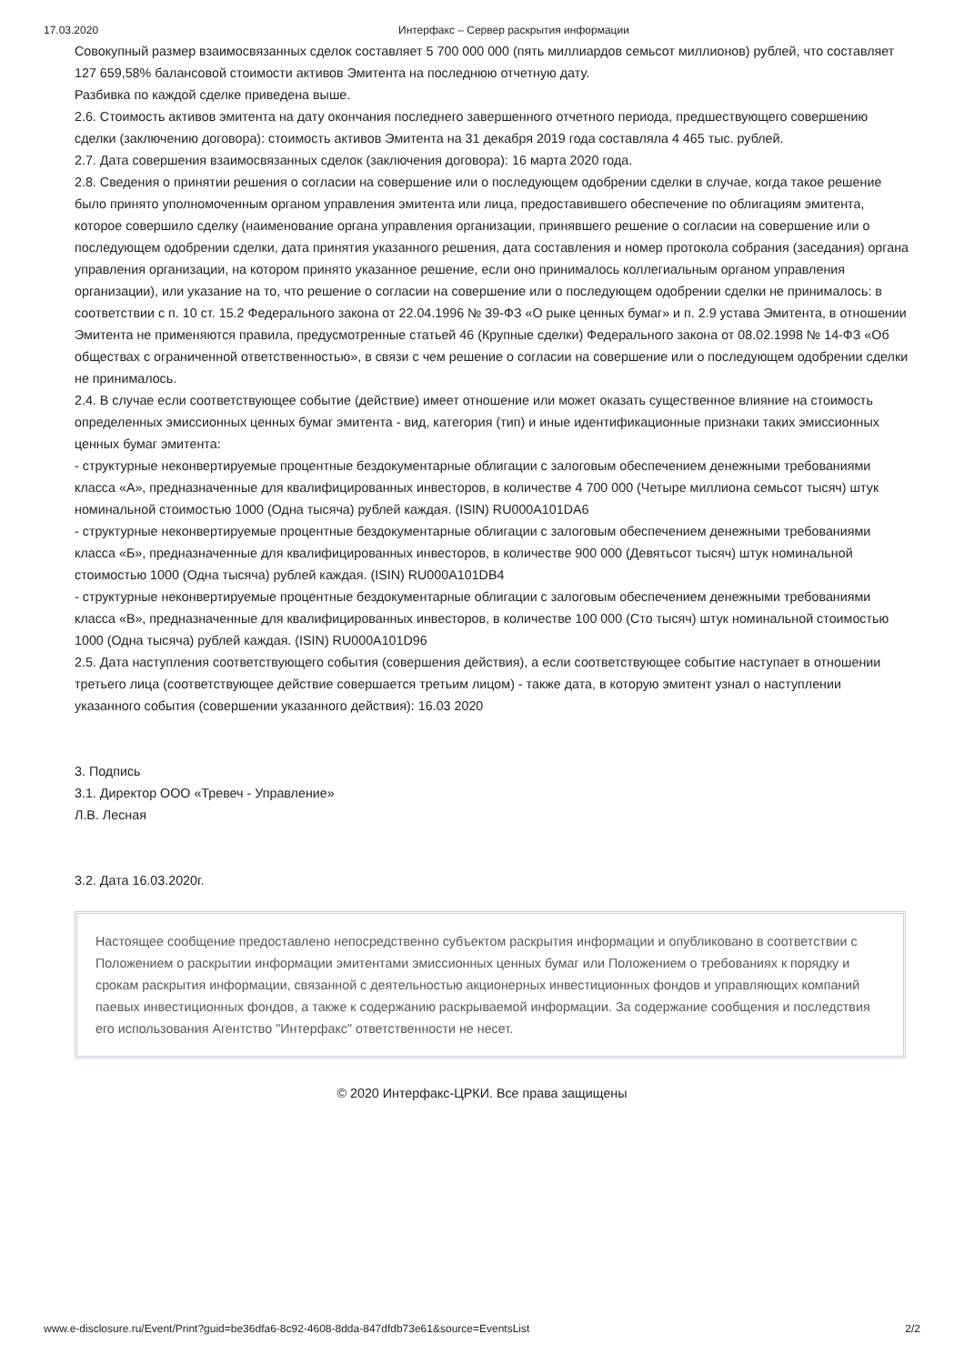17.03.2020 Интерфакс – Сервер раскрытия информации
Совокупный размер взаимосвязанных сделок составляет 5 700 000 000 (пять миллиардов семьсот миллионов) рублей, что составляет 127 659,58% балансовой стоимости активов Эмитента на последнюю отчетную дату.
Разбивка по каждой сделке приведена выше.
2.6. Стоимость активов эмитента на дату окончания последнего завершенного отчетного периода, предшествующего совершению сделки (заключению договора): стоимость активов Эмитента на 31 декабря 2019 года составляла 4 465 тыс. рублей.
2.7. Дата совершения взаимосвязанных сделок (заключения договора): 16 марта 2020 года.
2.8. Сведения о принятии решения о согласии на совершение или о последующем одобрении сделки в случае, когда такое решение было принято уполномоченным органом управления эмитента или лица, предоставившего обеспечение по облигациям эмитента, которое совершило сделку (наименование органа управления организации, принявшего решение о согласии на совершение или о последующем одобрении сделки, дата принятия указанного решения, дата составления и номер протокола собрания (заседания) органа управления организации, на котором принято указанное решение, если оно принималось коллегиальным органом управления организации), или указание на то, что решение о согласии на совершение или о последующем одобрении сделки не принималось: в соответствии с п. 10 ст. 15.2 Федерального закона от 22.04.1996 № 39-ФЗ «О рыке ценных бумаг» и п. 2.9 устава Эмитента, в отношении Эмитента не применяются правила, предусмотренные статьей 46 (Крупные сделки) Федерального закона от 08.02.1998 № 14-ФЗ «Об обществах с ограниченной ответственностью», в связи с чем решение о согласии на совершение или о последующем одобрении сделки не принималось.
2.4. В случае если соответствующее событие (действие) имеет отношение или может оказать существенное влияние на стоимость определенных эмиссионных ценных бумаг эмитента - вид, категория (тип) и иные идентификационные признаки таких эмиссионных ценных бумаг эмитента:
- структурные неконвертируемые процентные бездокументарные облигации с залоговым обеспечением денежными требованиями класса «А», предназначенные для квалифицированных инвесторов, в количестве 4 700 000 (Четыре миллиона семьсот тысяч) штук номинальной стоимостью 1000 (Одна тысяча) рублей каждая. (ISIN) RU000A101DA6
- структурные неконвертируемые процентные бездокументарные облигации с залоговым обеспечением денежными требованиями класса «Б», предназначенные для квалифицированных инвесторов, в количестве 900 000 (Девятьсот тысяч) штук номинальной стоимостью 1000 (Одна тысяча) рублей каждая. (ISIN) RU000A101DB4
- структурные неконвертируемые процентные бездокументарные облигации с залоговым обеспечением денежными требованиями класса «В», предназначенные для квалифицированных инвесторов, в количестве 100 000 (Сто тысяч) штук номинальной стоимостью 1000 (Одна тысяча) рублей каждая. (ISIN) RU000A101D96
2.5. Дата наступления соответствующего события (совершения действия), а если соответствующее событие наступает в отношении третьего лица (соответствующее действие совершается третьим лицом) - также дата, в которую эмитент узнал о наступлении указанного события (совершении указанного действия): 16.03 2020
3. Подпись
3.1. Директор ООО «Тревеч - Управление»
Л.В. Лесная
3.2. Дата 16.03.2020г.
Настоящее сообщение предоставлено непосредственно субъектом раскрытия информации и опубликовано в соответствии с Положением о раскрытии информации эмитентами эмиссионных ценных бумаг или Положением о требованиях к порядку и срокам раскрытия информации, связанной с деятельностью акционерных инвестиционных фондов и управляющих компаний паевых инвестиционных фондов, а также к содержанию раскрываемой информации. За содержание сообщения и последствия его использования Агентство "Интерфакс" ответственности не несет.
© 2020 Интерфакс-ЦРКИ. Все права защищены
www.e-disclosure.ru/Event/Print?guid=be36dfa6-8c92-4608-8dda-847dfdb73e61&source=EventsList 2/2